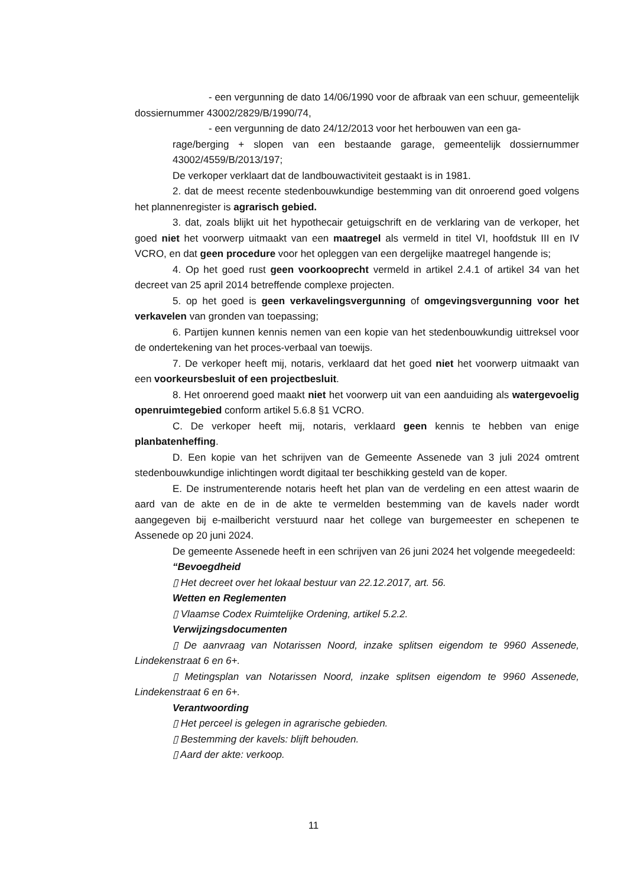- een vergunning de dato 14/06/1990 voor de afbraak van een schuur, gemeentelijk dossiernummer 43002/2829/B/1990/74,
- een vergunning de dato 24/12/2013 voor het herbouwen van een ga-
rage/berging + slopen van een bestaande garage, gemeentelijk dossiernummer 43002/4559/B/2013/197;
De verkoper verklaart dat de landbouwactiviteit gestaakt is in 1981.
2. dat de meest recente stedenbouwkundige bestemming van dit onroerend goed volgens het plannenregister is agrarisch gebied.
3. dat, zoals blijkt uit het hypothecair getuigschrift en de verklaring van de verkoper, het goed niet het voorwerp uitmaakt van een maatregel als vermeld in titel VI, hoofdstuk III en IV VCRO, en dat geen procedure voor het opleggen van een dergelijke maatregel hangende is;
4. Op het goed rust geen voorkooprecht vermeld in artikel 2.4.1 of artikel 34 van het decreet van 25 april 2014 betreffende complexe projecten.
5. op het goed is geen verkavelingsvergunning of omgevingsvergunning voor het verkavelen van gronden van toepassing;
6. Partijen kunnen kennis nemen van een kopie van het stedenbouwkundig uittreksel voor de ondertekening van het proces-verbaal van toewijs.
7. De verkoper heeft mij, notaris, verklaard dat het goed niet het voorwerp uitmaakt van een voorkeursbesluit of een projectbesluit.
8. Het onroerend goed maakt niet het voorwerp uit van een aanduiding als watergevoelig openruimtegebied conform artikel 5.6.8 §1 VCRO.
C. De verkoper heeft mij, notaris, verklaard geen kennis te hebben van enige planbatenheffing.
D. Een kopie van het schrijven van de Gemeente Assenede van 3 juli 2024 omtrent stedenbouwkundige inlichtingen wordt digitaal ter beschikking gesteld van de koper.
E. De instrumenterende notaris heeft het plan van de verdeling en een attest waarin de aard van de akte en de in de akte te vermelden bestemming van de kavels nader wordt aangegeven bij e-mailbericht verstuurd naar het college van burgemeester en schepenen te Assenede op 20 juni 2024.
De gemeente Assenede heeft in een schrijven van 26 juni 2024 het volgende meegedeeld:
“Bevoegdheid
▯ Het decreet over het lokaal bestuur van 22.12.2017, art. 56.
Wetten en Reglementen
▯ Vlaamse Codex Ruimtelijke Ordening, artikel 5.2.2.
Verwijzingsdocumenten
▯ De aanvraag van Notarissen Noord, inzake splitsen eigendom te 9960 Assenede, Lindekenstraat 6 en 6+.
▯ Metingsplan van Notarissen Noord, inzake splitsen eigendom te 9960 Assenede, Lindekenstraat 6 en 6+.
Verantwoording
▯ Het perceel is gelegen in agrarische gebieden.
▯ Bestemming der kavels: blijft behouden.
▯ Aard der akte: verkoop.
11